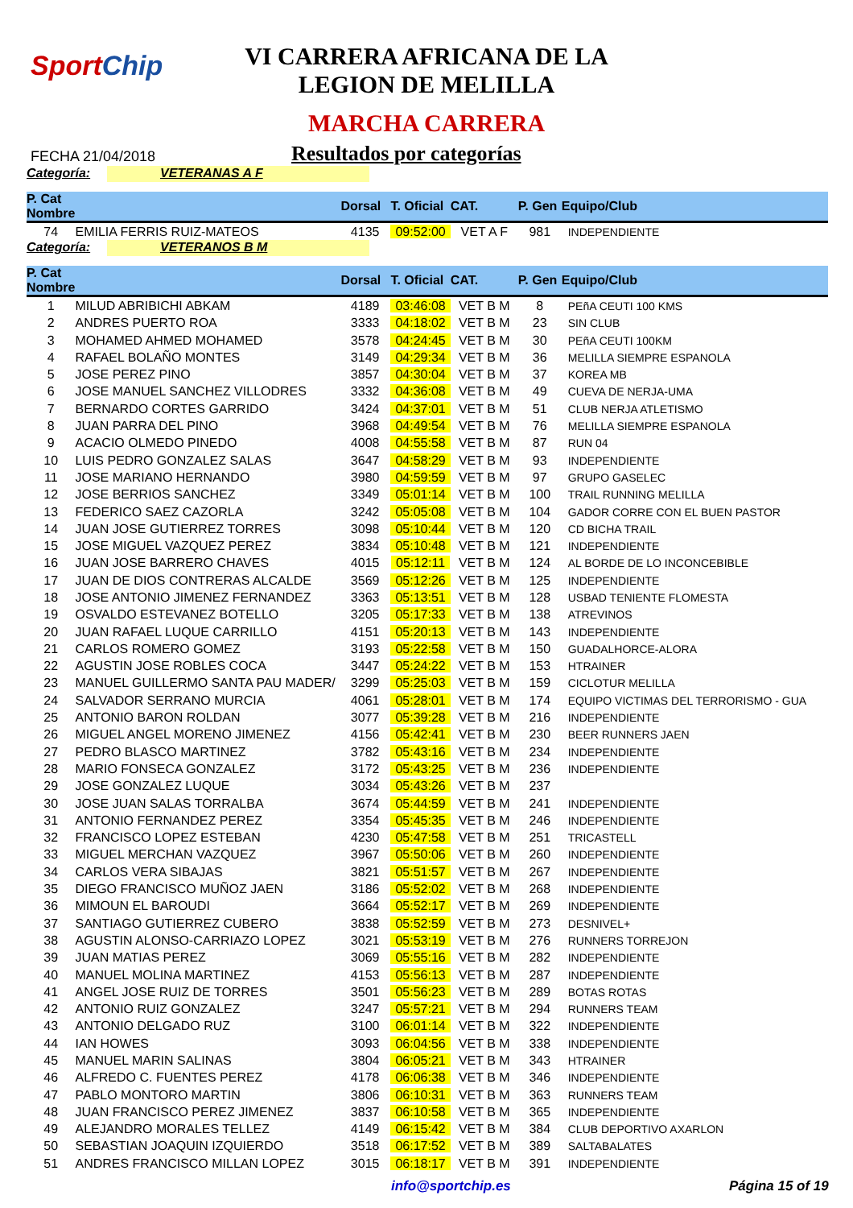SportChip
VI CARRERA AFRICANA DE LA
LEGION DE MELILLA
MARCHA CARRERA
FECHA 21/04/2018
Resultados por categorías
Categoría: VETERANAS A F
| P. Cat Nombre | | Dorsal | T. Oficial | CAT. | P. Gen | Equipo/Club |
| --- | --- | --- | --- | --- | --- | --- |
| 74 | EMILIA FERRIS RUIZ-MATEOS | 4135 | 09:52:00 | VET A F | 981 | INDEPENDIENTE |
Categoría: VETERANOS B M
| P. Cat Nombre | | Dorsal | T. Oficial | CAT. | P. Gen | Equipo/Club |
| --- | --- | --- | --- | --- | --- | --- |
| 1 | MILUD ABRIBICHI ABKAM | 4189 | 03:46:08 | VET B M | 8 | PEñA CEUTI 100 KMS |
| 2 | ANDRES PUERTO ROA | 3333 | 04:18:02 | VET B M | 23 | SIN CLUB |
| 3 | MOHAMED AHMED MOHAMED | 3578 | 04:24:45 | VET B M | 30 | PEñA CEUTI 100KM |
| 4 | RAFAEL BOLAÑO MONTES | 3149 | 04:29:34 | VET B M | 36 | MELILLA SIEMPRE ESPANOLA |
| 5 | JOSE PEREZ PINO | 3857 | 04:30:04 | VET B M | 37 | KOREA MB |
| 6 | JOSE MANUEL SANCHEZ VILLODRES | 3332 | 04:36:08 | VET B M | 49 | CUEVA DE NERJA-UMA |
| 7 | BERNARDO CORTES GARRIDO | 3424 | 04:37:01 | VET B M | 51 | CLUB NERJA ATLETISMO |
| 8 | JUAN PARRA DEL PINO | 3968 | 04:49:54 | VET B M | 76 | MELILLA SIEMPRE ESPANOLA |
| 9 | ACACIO OLMEDO PINEDO | 4008 | 04:55:58 | VET B M | 87 | RUN 04 |
| 10 | LUIS PEDRO GONZALEZ SALAS | 3647 | 04:58:29 | VET B M | 93 | INDEPENDIENTE |
| 11 | JOSE MARIANO HERNANDO | 3980 | 04:59:59 | VET B M | 97 | GRUPO GASELEC |
| 12 | JOSE BERRIOS SANCHEZ | 3349 | 05:01:14 | VET B M | 100 | TRAIL RUNNING MELILLA |
| 13 | FEDERICO SAEZ CAZORLA | 3242 | 05:05:08 | VET B M | 104 | GADOR CORRE CON EL BUEN PASTOR |
| 14 | JUAN JOSE GUTIERREZ TORRES | 3098 | 05:10:44 | VET B M | 120 | CD BICHA TRAIL |
| 15 | JOSE MIGUEL VAZQUEZ PEREZ | 3834 | 05:10:48 | VET B M | 121 | INDEPENDIENTE |
| 16 | JUAN JOSE BARRERO CHAVES | 4015 | 05:12:11 | VET B M | 124 | AL BORDE DE LO INCONCEBIBLE |
| 17 | JUAN DE DIOS CONTRERAS ALCALDE | 3569 | 05:12:26 | VET B M | 125 | INDEPENDIENTE |
| 18 | JOSE ANTONIO JIMENEZ FERNANDEZ | 3363 | 05:13:51 | VET B M | 128 | USBAD TENIENTE FLOMESTA |
| 19 | OSVALDO ESTEVANEZ BOTELLO | 3205 | 05:17:33 | VET B M | 138 | ATREVINOS |
| 20 | JUAN RAFAEL LUQUE CARRILLO | 4151 | 05:20:13 | VET B M | 143 | INDEPENDIENTE |
| 21 | CARLOS ROMERO GOMEZ | 3193 | 05:22:58 | VET B M | 150 | GUADALHORCE-ALORA |
| 22 | AGUSTIN JOSE ROBLES COCA | 3447 | 05:24:22 | VET B M | 153 | HTRAINER |
| 23 | MANUEL GUILLERMO SANTA PAU MADER/ | 3299 | 05:25:03 | VET B M | 159 | CICLOTUR MELILLA |
| 24 | SALVADOR SERRANO MURCIA | 4061 | 05:28:01 | VET B M | 174 | EQUIPO VICTIMAS DEL TERRORISMO - GUA |
| 25 | ANTONIO BARON ROLDAN | 3077 | 05:39:28 | VET B M | 216 | INDEPENDIENTE |
| 26 | MIGUEL ANGEL MORENO JIMENEZ | 4156 | 05:42:41 | VET B M | 230 | BEER RUNNERS JAEN |
| 27 | PEDRO BLASCO MARTINEZ | 3782 | 05:43:16 | VET B M | 234 | INDEPENDIENTE |
| 28 | MARIO FONSECA GONZALEZ | 3172 | 05:43:25 | VET B M | 236 | INDEPENDIENTE |
| 29 | JOSE GONZALEZ LUQUE | 3034 | 05:43:26 | VET B M | 237 | |
| 30 | JOSE JUAN SALAS TORRALBA | 3674 | 05:44:59 | VET B M | 241 | INDEPENDIENTE |
| 31 | ANTONIO FERNANDEZ PEREZ | 3354 | 05:45:35 | VET B M | 246 | INDEPENDIENTE |
| 32 | FRANCISCO LOPEZ ESTEBAN | 4230 | 05:47:58 | VET B M | 251 | TRICASTELL |
| 33 | MIGUEL MERCHAN VAZQUEZ | 3967 | 05:50:06 | VET B M | 260 | INDEPENDIENTE |
| 34 | CARLOS VERA SIBAJAS | 3821 | 05:51:57 | VET B M | 267 | INDEPENDIENTE |
| 35 | DIEGO FRANCISCO MUÑOZ JAEN | 3186 | 05:52:02 | VET B M | 268 | INDEPENDIENTE |
| 36 | MIMOUN EL BAROUDI | 3664 | 05:52:17 | VET B M | 269 | INDEPENDIENTE |
| 37 | SANTIAGO GUTIERREZ CUBERO | 3838 | 05:52:59 | VET B M | 273 | DESNIVEL+ |
| 38 | AGUSTIN ALONSO-CARRIAZO LOPEZ | 3021 | 05:53:19 | VET B M | 276 | RUNNERS TORREJON |
| 39 | JUAN MATIAS PEREZ | 3069 | 05:55:16 | VET B M | 282 | INDEPENDIENTE |
| 40 | MANUEL MOLINA MARTINEZ | 4153 | 05:56:13 | VET B M | 287 | INDEPENDIENTE |
| 41 | ANGEL JOSE RUIZ DE TORRES | 3501 | 05:56:23 | VET B M | 289 | BOTAS ROTAS |
| 42 | ANTONIO RUIZ GONZALEZ | 3247 | 05:57:21 | VET B M | 294 | RUNNERS TEAM |
| 43 | ANTONIO DELGADO RUZ | 3100 | 06:01:14 | VET B M | 322 | INDEPENDIENTE |
| 44 | IAN HOWES | 3093 | 06:04:56 | VET B M | 338 | INDEPENDIENTE |
| 45 | MANUEL MARIN SALINAS | 3804 | 06:05:21 | VET B M | 343 | HTRAINER |
| 46 | ALFREDO C. FUENTES PEREZ | 4178 | 06:06:38 | VET B M | 346 | INDEPENDIENTE |
| 47 | PABLO MONTORO MARTIN | 3806 | 06:10:31 | VET B M | 363 | RUNNERS TEAM |
| 48 | JUAN FRANCISCO PEREZ JIMENEZ | 3837 | 06:10:58 | VET B M | 365 | INDEPENDIENTE |
| 49 | ALEJANDRO MORALES TELLEZ | 4149 | 06:15:42 | VET B M | 384 | CLUB DEPORTIVO AXARLON |
| 50 | SEBASTIAN JOAQUIN IZQUIERDO | 3518 | 06:17:52 | VET B M | 389 | SALTABALATES |
| 51 | ANDRES FRANCISCO MILLAN LOPEZ | 3015 | 06:18:17 | VET B M | 391 | INDEPENDIENTE |
info@sportchip.es Página 15 of 19